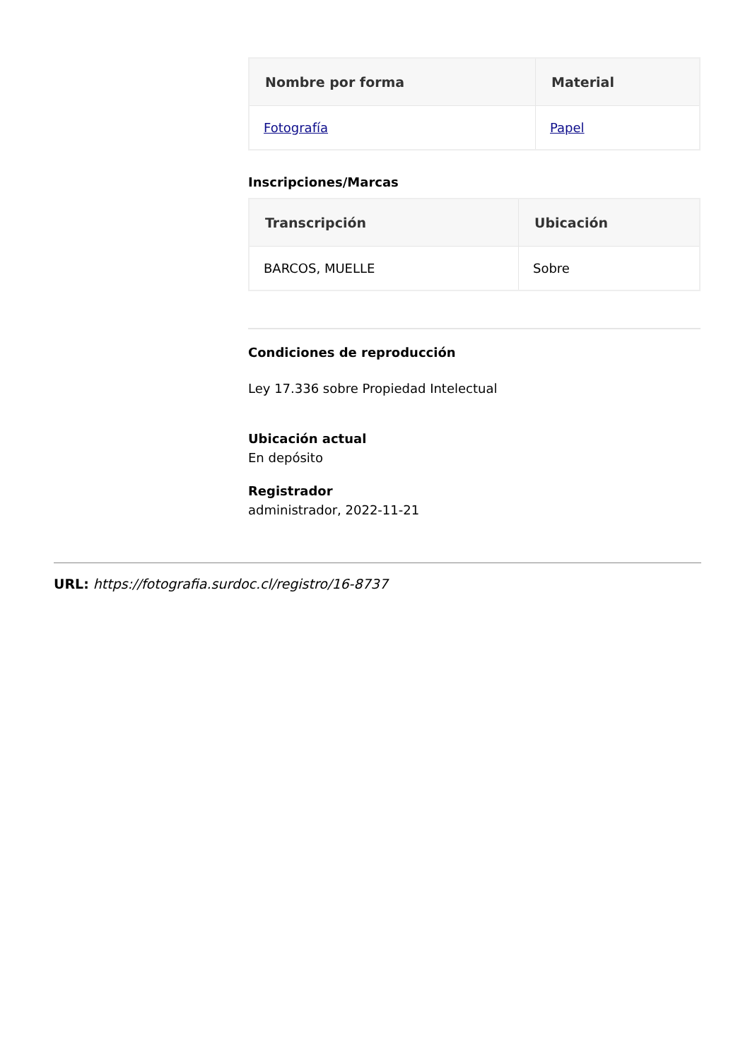| Nombre por forma | Material |
| --- | --- |
| Fotografía | Papel |
Inscripciones/Marcas
| Transcripción | Ubicación |
| --- | --- |
| BARCOS, MUELLE | Sobre |
Condiciones de reproducción
Ley 17.336 sobre Propiedad Intelectual
Ubicación actual
En depósito
Registrador
administrador, 2022-11-21
URL: https://fotografia.surdoc.cl/registro/16-8737